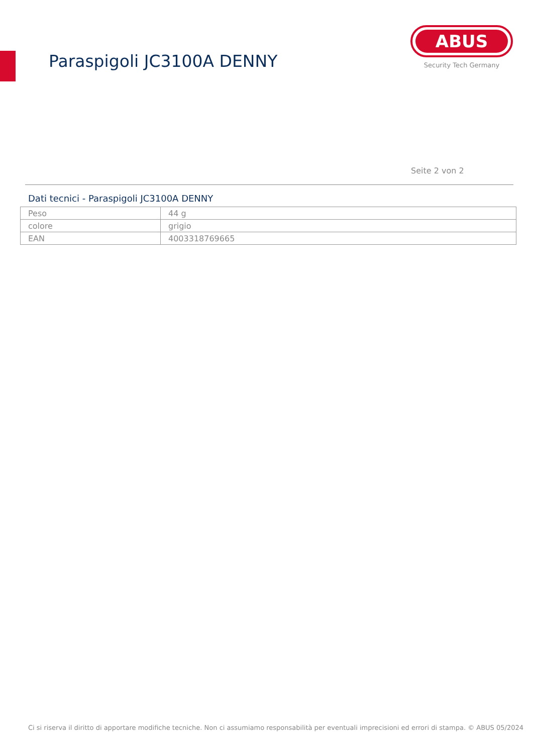Paraspigoli JC3100A DENNY
ABUS
Security Tech Germany
Seite 2 von 2
Dati tecnici - Paraspigoli JC3100A DENNY
| Peso | 44 g |
| colore | grigio |
| EAN | 4003318769665 |
Ci si riserva il diritto di apportare modifiche tecniche. Non ci assumiamo responsabilità per eventuali imprecisioni ed errori di stampa. © ABUS 05/2024